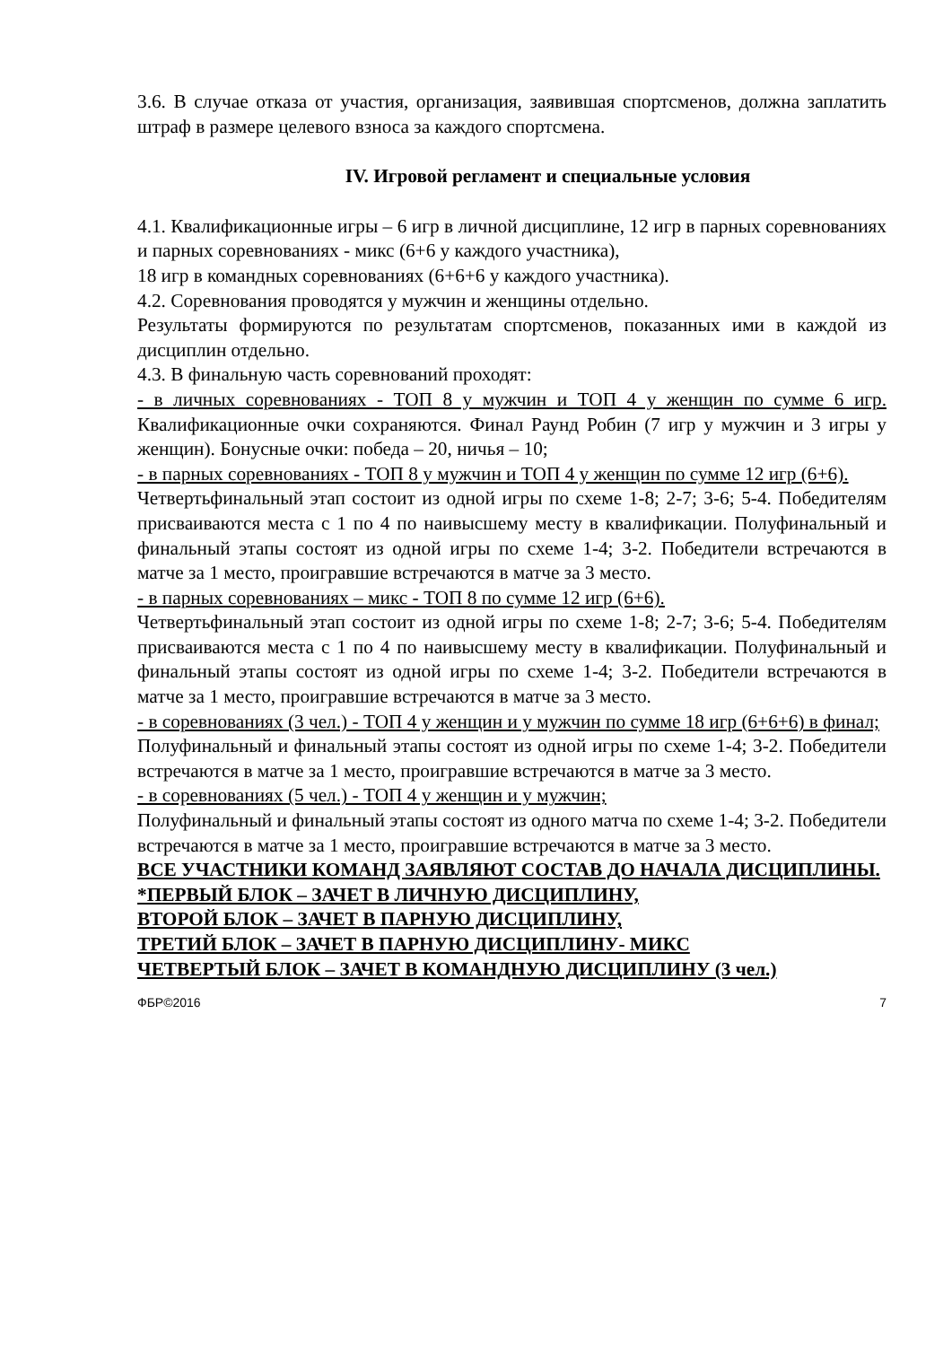3.6. В случае отказа от участия, организация, заявившая спортсменов, должна заплатить штраф в размере целевого взноса за каждого спортсмена.
IV. Игровой регламент и специальные условия
4.1. Квалификационные игры – 6 игр в личной дисциплине, 12 игр в парных соревнованиях и парных соревнованиях - микс (6+6 у каждого участника),
18 игр в командных соревнованиях (6+6+6 у каждого участника).
4.2. Соревнования проводятся у мужчин и женщины отдельно.
Результаты формируются по результатам спортсменов, показанных ими в каждой из дисциплин отдельно.
4.3. В финальную часть соревнований проходят:
- в личных соревнованиях - ТОП 8 у мужчин и ТОП 4 у женщин по сумме 6 игр. Квалификационные очки сохраняются. Финал Раунд Робин (7 игр у мужчин и 3 игры у женщин). Бонусные очки: победа – 20, ничья – 10;
- в парных соревнованиях - ТОП 8 у мужчин и ТОП 4 у женщин по сумме 12 игр (6+6).
Четвертьфинальный этап состоит из одной игры по схеме 1-8; 2-7; 3-6; 5-4. Победителям присваиваются места с 1 по 4 по наивысшему месту в квалификации. Полуфинальный и финальный этапы состоят из одной игры по схеме 1-4; 3-2. Победители встречаются в матче за 1 место, проигравшие встречаются в матче за 3 место.
- в парных соревнованиях – микс - ТОП 8 по сумме 12 игр (6+6).
Четвертьфинальный этап состоит из одной игры по схеме 1-8; 2-7; 3-6; 5-4. Победителям присваиваются места с 1 по 4 по наивысшему месту в квалификации. Полуфинальный и финальный этапы состоят из одной игры по схеме 1-4; 3-2. Победители встречаются в матче за 1 место, проигравшие встречаются в матче за 3 место.
- в соревнованиях (3 чел.) - ТОП 4 у женщин и у мужчин по сумме 18 игр (6+6+6) в финал;
Полуфинальный и финальный этапы состоят из одной игры по схеме 1-4; 3-2. Победители встречаются в матче за 1 место, проигравшие встречаются в матче за 3 место.
- в соревнованиях (5 чел.) - ТОП 4 у женщин и у мужчин;
Полуфинальный и финальный этапы состоят из одного матча по схеме 1-4; 3-2. Победители встречаются в матче за 1 место, проигравшие встречаются в матче за 3 место.
ВСЕ УЧАСТНИКИ КОМАНД ЗАЯВЛЯЮТ СОСТАВ ДО НАЧАЛА ДИСЦИПЛИНЫ.
*ПЕРВЫЙ БЛОК – ЗАЧЕТ В ЛИЧНУЮ ДИСЦИПЛИНУ,
ВТОРОЙ БЛОК – ЗАЧЕТ В ПАРНУЮ ДИСЦИПЛИНУ,
ТРЕТИЙ БЛОК – ЗАЧЕТ В ПАРНУЮ ДИСЦИПЛИНУ- МИКС
ЧЕТВЕРТЫЙ БЛОК – ЗАЧЕТ В КОМАНДНУЮ ДИСЦИПЛИНУ (3 чел.)
ФБР©2016 7